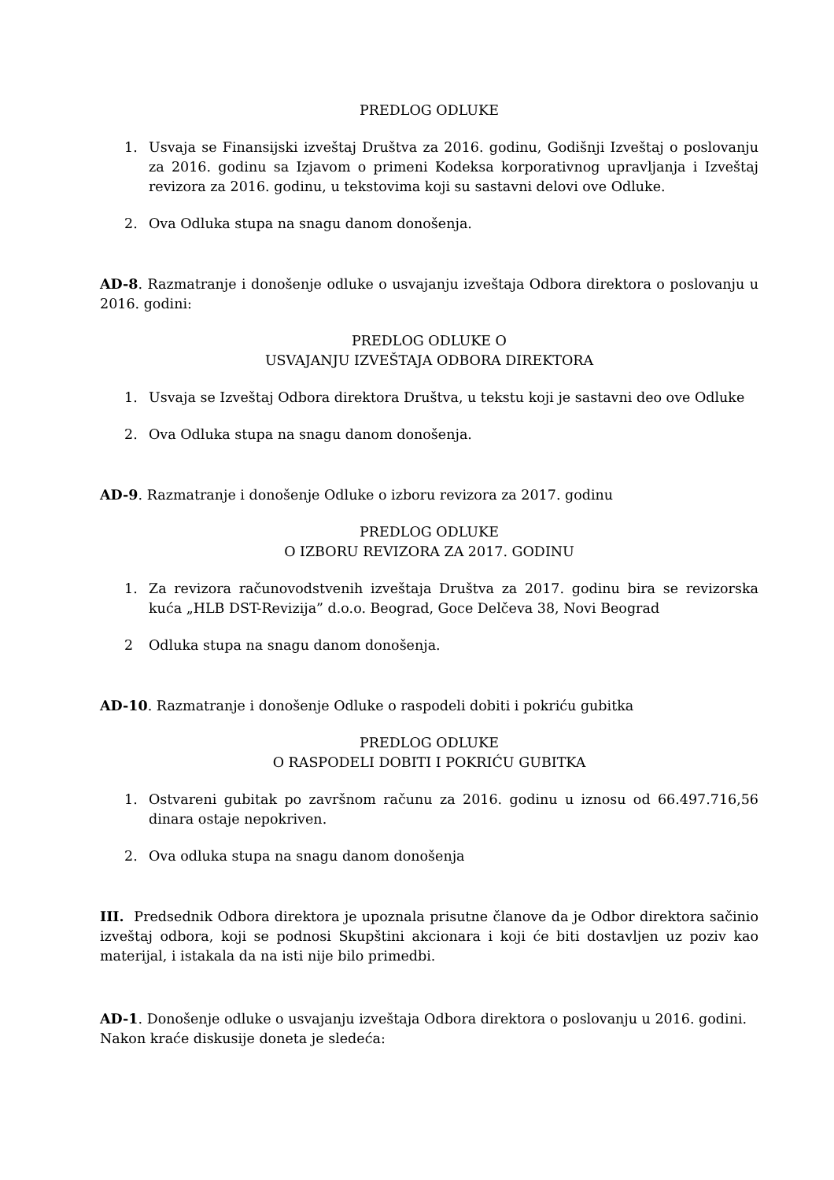PREDLOG ODLUKE
1. Usvaja se Finansijski izveštaj Društva za 2016. godinu, Godišnji Izveštaj o poslovanju za 2016. godinu sa Izjavom o primeni Kodeksa korporativnog upravljanja i Izveštaj revizora za 2016. godinu, u tekstovima koji su sastavni delovi ove Odluke.
2. Ova Odluka stupa na snagu danom donošenja.
AD-8. Razmatranje i donošenje odluke o usvajanju izveštaja Odbora direktora o poslovanju u 2016. godini:
PREDLOG ODLUKE O
USVAJANJU IZVEŠTAJA ODBORA DIREKTORA
1. Usvaja se Izveštaj Odbora direktora Društva, u tekstu koji je sastavni deo ove Odluke
2. Ova Odluka stupa na snagu danom donošenja.
AD-9. Razmatranje i donošenje Odluke o izboru revizora za 2017. godinu
PREDLOG ODLUKE
O IZBORU REVIZORA ZA 2017. GODINU
1. Za revizora računovodstvenih izveštaja Društva za 2017. godinu bira se revizorska kuća „HLB DST-Revizija” d.o.o. Beograd, Goce Delčeva 38, Novi Beograd
2 Odluka stupa na snagu danom donošenja.
AD-10. Razmatranje i donošenje Odluke o raspodeli dobiti i pokriću gubitka
PREDLOG ODLUKE
O RASPODELI DOBITI I POKRIĆU GUBITKA
1. Ostvareni gubitak po završnom računu za 2016. godinu u iznosu od 66.497.716,56 dinara ostaje nepokriven.
2. Ova odluka stupa na snagu danom donošenja
III. Predsednik Odbora direktora je upoznala prisutne članove da je Odbor direktora sačinio izveštaj odbora, koji se podnosi Skupštini akcionara i koji će biti dostavljen uz poziv kao materijal, i istakala da na isti nije bilo primedbi.
AD-1. Donošenje odluke o usvajanju izveštaja Odbora direktora o poslovanju u 2016. godini.
Nakon kraće diskusije doneta je sledeća: